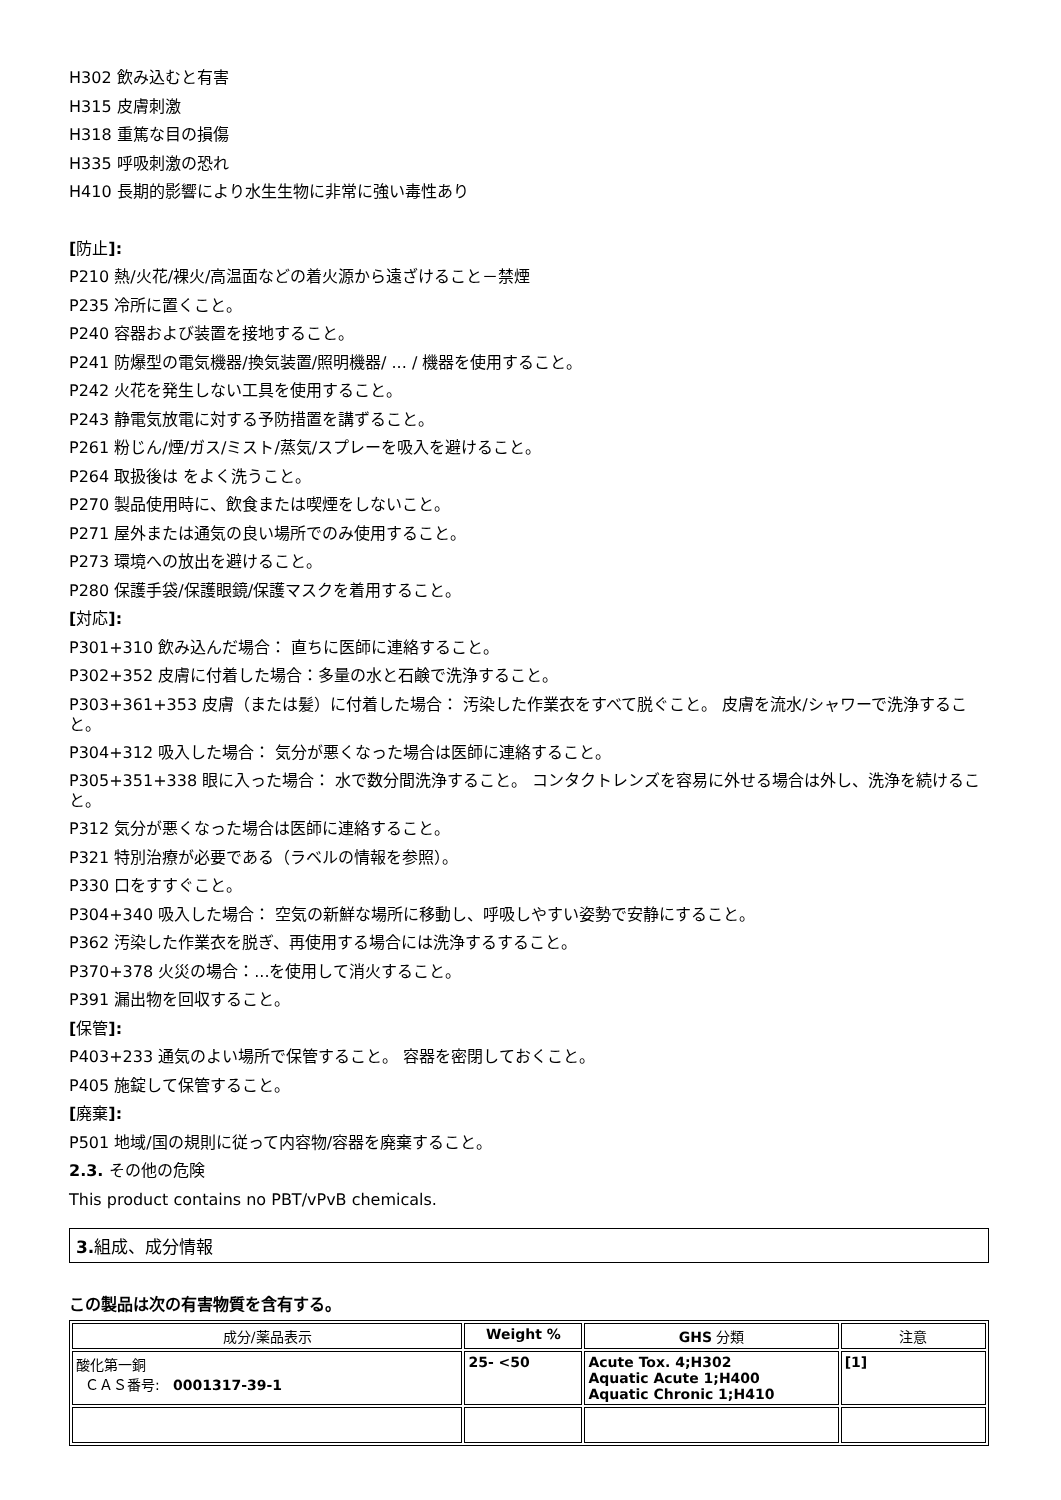H302 飲み込むと有害
H315 皮膚刺激
H318 重篤な目の損傷
H335 呼吸刺激の恐れ
H410 長期的影響により水生生物に非常に強い毒性あり
[防止]:
P210 熱/火花/裸火/高温面などの着火源から遠ざけること－禁煙
P235 冷所に置くこと。
P240 容器および装置を接地すること。
P241 防爆型の電気機器/換気装置/照明機器/ ... / 機器を使用すること。
P242 火花を発生しない工具を使用すること。
P243 静電気放電に対する予防措置を講ずること。
P261 粉じん/煙/ガス/ミスト/蒸気/スプレーを吸入を避けること。
P264 取扱後は をよく洗うこと。
P270 製品使用時に、飲食または喫煙をしないこと。
P271 屋外または通気の良い場所でのみ使用すること。
P273 環境への放出を避けること。
P280 保護手袋/保護眼鏡/保護マスクを着用すること。
[対応]:
P301+310 飲み込んだ場合： 直ちに医師に連絡すること。
P302+352 皮膚に付着した場合：多量の水と石鹸で洗浄すること。
P303+361+353 皮膚（または髪）に付着した場合： 汚染した作業衣をすべて脱ぐこと。 皮膚を流水/シャワーで洗浄すること。
P304+312 吸入した場合： 気分が悪くなった場合は医師に連絡すること。
P305+351+338 眼に入った場合： 水で数分間洗浄すること。 コンタクトレンズを容易に外せる場合は外し、洗浄を続けること。
P312 気分が悪くなった場合は医師に連絡すること。
P321 特別治療が必要である（ラベルの情報を参照）。
P330 口をすすぐこと。
P304+340 吸入した場合： 空気の新鮮な場所に移動し、呼吸しやすい姿勢で安静にすること。
P362 汚染した作業衣を脱ぎ、再使用する場合には洗浄するすること。
P370+378 火災の場合：...を使用して消火すること。
P391 漏出物を回収すること。
[保管]:
P403+233 通気のよい場所で保管すること。 容器を密閉しておくこと。
P405 施錠して保管すること。
[廃棄]:
P501 地域/国の規則に従って内容物/容器を廃棄すること。
2.3. その他の危険
This product contains no PBT/vPvB chemicals.
3. 組成、成分情報
この製品は次の有害物質を含有する。
| 成分/薬品表示 | Weight % | GHS 分類 | 注意 |
| --- | --- | --- | --- |
| 酸化第一銅 ＣＡＳ番号: 0001317-39-1 | 25- <50 | Acute Tox. 4;H302 Aquatic Acute 1;H400 Aquatic Chronic 1;H410 | [1] |